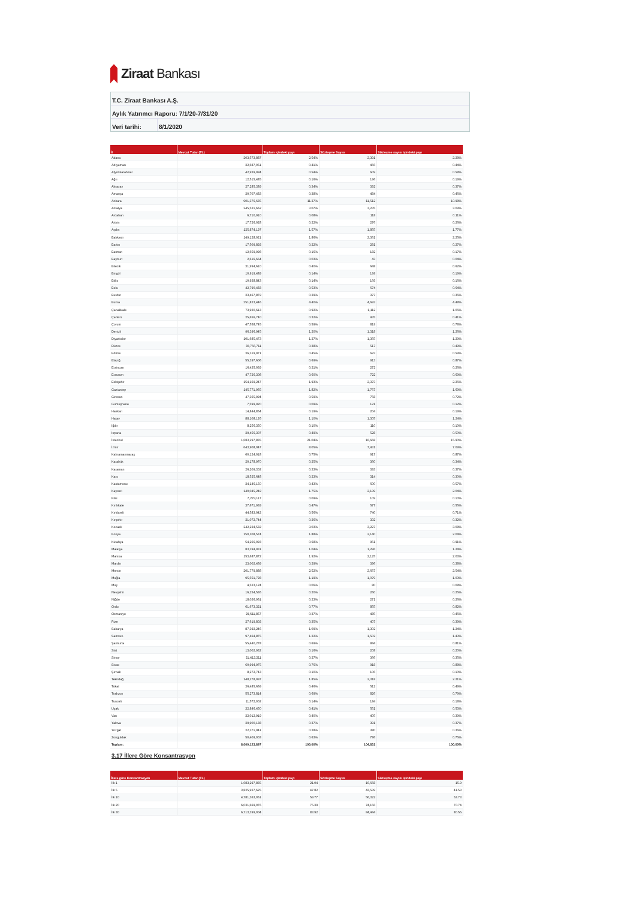Ziraat Bankası
T.C. Ziraat Bankası A.Ş.
Aylık Yatırımcı Raporu: 7/1/20-7/31/20
Veri tarihi: 8/1/2020
| İl | Mevcut Tutar (TL) | Toplam içindeki payı | Sözleşme Sayısı | Sözleşme sayısı içindeki payı |
| --- | --- | --- | --- | --- |
| Adana | 203,573,887 | 2.54% | 2,391 | 2.28% |
| Adıyaman | 32,687,051 | 0.41% | 466 | 0.44% |
| Afyonkarahisar | 42,939,994 | 0.54% | 609 | 0.58% |
| Ağrı | 12,515,485 | 0.16% | 196 | 0.19% |
| Aksaray | 27,285,389 | 0.34% | 392 | 0.37% |
| Amasya | 30,707,483 | 0.38% | 484 | 0.46% |
| Ankara | 901,376,635 | 11.27% | 11,512 | 10.98% |
| Antalya | 245,521,662 | 3.07% | 3,235 | 3.09% |
| Ardahan | 6,710,910 | 0.08% | 118 | 0.11% |
| Artvin | 17,726,028 | 0.22% | 276 | 0.26% |
| Aydın | 125,874,197 | 1.57% | 1,855 | 1.77% |
| Balıkesir | 149,128,021 | 1.86% | 2,361 | 2.25% |
| Bartın | 17,509,892 | 0.22% | 281 | 0.27% |
| Batman | 12,659,998 | 0.16% | 182 | 0.17% |
| Bayburt | 2,616,654 | 0.03% | 43 | 0.04% |
| Bilecik | 31,994,610 | 0.40% | 648 | 0.62% |
| Bingöl | 10,919,489 | 0.14% | 199 | 0.19% |
| Bitlis | 10,938,843 | 0.14% | 169 | 0.16% |
| Bolu | 42,790,483 | 0.53% | 674 | 0.64% |
| Burdur | 23,467,879 | 0.29% | 377 | 0.36% |
| Bursa | 351,823,446 | 4.40% | 4,693 | 4.48% |
| Çanakkale | 73,930,613 | 0.92% | 1,112 | 1.06% |
| Çankırı | 25,656,740 | 0.32% | 435 | 0.41% |
| Çorum | 47,558,745 | 0.59% | 819 | 0.78% |
| Denizli | 96,396,945 | 1.20% | 1,318 | 1.26% |
| Diyarbakır | 101,685,473 | 1.27% | 1,355 | 1.29% |
| Düzce | 30,766,711 | 0.38% | 517 | 0.49% |
| Edirne | 36,319,971 | 0.45% | 623 | 0.59% |
| Elazığ | 55,397,606 | 0.69% | 913 | 0.87% |
| Erzincan | 16,435,039 | 0.21% | 272 | 0.26% |
| Erzurum | 47,726,308 | 0.60% | 722 | 0.69% |
| Eskişehir | 154,169,247 | 1.93% | 2,373 | 2.26% |
| Gaziantep | 145,771,965 | 1.82% | 1,767 | 1.69% |
| Giresun | 47,365,994 | 0.59% | 758 | 0.72% |
| Gümüşhane | 7,599,920 | 0.09% | 121 | 0.12% |
| Hakkari | 14,844,854 | 0.19% | 204 | 0.19% |
| Hatay | 88,108,126 | 1.10% | 1,305 | 1.24% |
| Iğdır | 8,256,350 | 0.10% | 110 | 0.10% |
| Isparta | 39,456,307 | 0.49% | 528 | 0.50% |
| İstanbul | 1,683,297,835 | 21.04% | 16,668 | 15.90% |
| İzmir | 643,908,047 | 8.05% | 7,431 | 7.09% |
| Kahramanmaraş | 60,124,018 | 0.75% | 917 | 0.87% |
| Karabük | 20,178,970 | 0.25% | 360 | 0.34% |
| Karaman | 26,209,302 | 0.33% | 393 | 0.37% |
| Kars | 18,525,648 | 0.23% | 314 | 0.30% |
| Kastamonu | 34,146,150 | 0.43% | 600 | 0.57% |
| Kayseri | 140,045,249 | 1.75% | 2,139 | 2.04% |
| Kilis | 7,279,117 | 0.09% | 109 | 0.10% |
| Kırıkkale | 37,671,939 | 0.47% | 577 | 0.55% |
| Kırklareli | 44,583,042 | 0.56% | 740 | 0.71% |
| Kırşehir | 21,072,744 | 0.26% | 332 | 0.32% |
| Kocaeli | 242,224,532 | 3.03% | 3,227 | 3.08% |
| Konya | 150,108,574 | 1.88% | 2,140 | 2.04% |
| Kütahya | 54,266,093 | 0.68% | 951 | 0.91% |
| Malatya | 83,394,931 | 1.04% | 1,296 | 1.24% |
| Manisa | 153,687,872 | 1.92% | 2,125 | 2.03% |
| Mardin | 23,002,469 | 0.29% | 396 | 0.38% |
| Mersin | 201,779,888 | 2.52% | 2,667 | 2.54% |
| Muğla | 95,551,728 | 1.19% | 1,079 | 1.03% |
| Muş | 4,523,124 | 0.06% | 80 | 0.08% |
| Nevşehir | 16,254,536 | 0.20% | 260 | 0.25% |
| Niğde | 18,036,961 | 0.23% | 271 | 0.26% |
| Ordu | 61,673,321 | 0.77% | 855 | 0.82% |
| Osmaniye | 29,611,857 | 0.37% | 485 | 0.46% |
| Rize | 27,619,802 | 0.35% | 407 | 0.39% |
| Sakarya | 87,392,246 | 1.09% | 1,302 | 1.24% |
| Samsun | 97,464,875 | 1.22% | 1,502 | 1.43% |
| Şanlıurfa | 55,440,278 | 0.69% | 844 | 0.81% |
| Siirt | 13,002,932 | 0.16% | 208 | 0.20% |
| Sinop | 21,412,211 | 0.27% | 366 | 0.35% |
| Sivas | 60,994,975 | 0.76% | 918 | 0.88% |
| Şırnak | 8,272,743 | 0.10% | 106 | 0.10% |
| Tekirdağ | 148,278,997 | 1.85% | 2,318 | 2.21% |
| Tokat | 36,485,669 | 0.46% | 512 | 0.49% |
| Trabzon | 55,273,814 | 0.69% | 826 | 0.79% |
| Tunceli | 11,572,002 | 0.14% | 184 | 0.18% |
| Uşak | 32,846,450 | 0.41% | 551 | 0.53% |
| Van | 32,012,919 | 0.40% | 405 | 0.39% |
| Yalova | 29,900,138 | 0.37% | 391 | 0.37% |
| Yozgat | 22,371,941 | 0.28% | 380 | 0.36% |
| Zonguldak | 50,409,003 | 0.63% | 786 | 0.75% |
| Toplam: | 8,000,123,897 | 100.00% | 104,831 | 100.00% |
3.17 İllere Göre Konsantrasyon
| İllere göre Konsantrasyon | Mevcut Tutar (TL) | Toplam içindeki payı | Sözleşme Sayısı | Sözleşme sayısı içindeki payı |
| --- | --- | --- | --- | --- |
| İlk 1 | 1,683,297,835 | 21.04 | 16,668 | 15.9 |
| İlk 5 | 3,825,927,625 | 47.82 | 43,539 | 41.53 |
| İlk 10 | 4,781,363,051 | 59.77 | 56,322 | 53.73 |
| İlk 20 | 6,031,669,076 | 75.39 | 74,156 | 70.74 |
| İlk 30 | 6,713,399,004 | 83.92 | 84,444 | 80.55 |